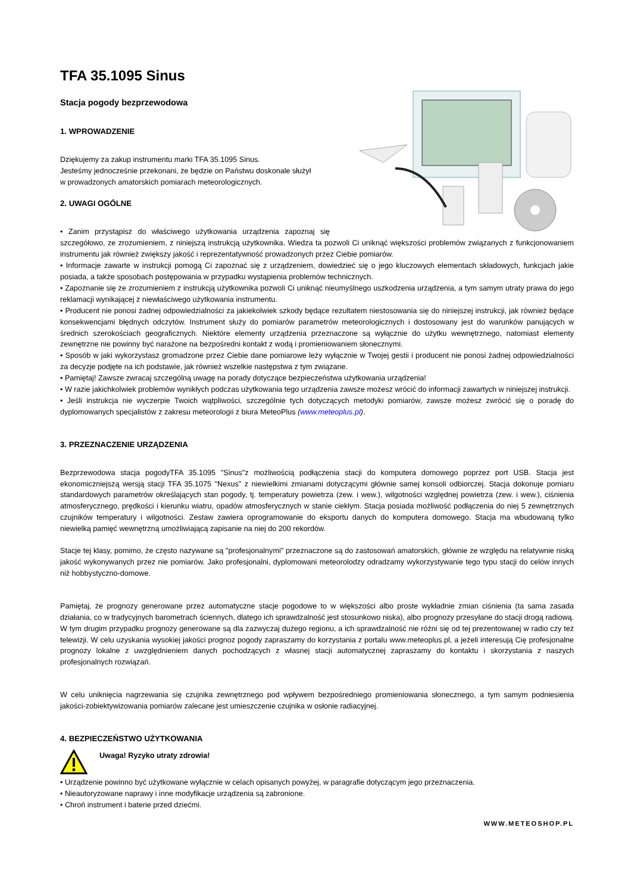TFA 35.1095 Sinus
Stacja pogody bezprzewodowa
1. WPROWADZENIE
Dziękujemy za zakup instrumentu marki TFA 35.1095 Sinus.
Jesteśmy jednocześnie przekonani, że będzie on Państwu doskonale służył
w prowadzonych amatorskich pomiarach meteorologicznych.
2. UWAGI OGÓLNE
• Zanim przystąpisz do właściwego użytkowania urządzenia zapoznaj się szczegółowo, ze zrozumieniem, z niniejszą instrukcją użytkownika. Wiedza ta pozwoli Ci uniknąć większości problemów związanych z funkcjonowaniem instrumentu jak również zwiększy jakość i reprezentatywność prowadzonych przez Ciebie pomiarów.
• Informacje zawarte w instrukcji pomogą Ci zapoznać się z urządzeniem, dowiedzieć się o jego kluczowych elementach składowych, funkcjach jakie posiada, a także sposobach postępowania w przypadku wystąpienia problemów technicznych.
• Zapoznanie się ze zrozumieniem z instrukcją użytkownika pozwoli Ci uniknąć nieumyślnego uszkodzenia urządzenia, a tym samym utraty prawa do jego reklamacji wynikającej z niewłaściwego użytkowania instrumentu.
• Producent nie ponosi żadnej odpowiedzialności za jakiekolwiek szkody będące rezultatem niestosowania się do niniejszej instrukcji, jak również będące konsekwencjami błędnych odczytów. Instrument służy do pomiarów parametrów meteorologicznych i dostosowany jest do warunków panujących w średnich szerokościach geograficznych. Niektóre elementy urządzenia przeznaczone są wyłącznie do użytku wewnętrznego, natomiast elementy zewnętrzne nie powinny być narażone na bezpośredni kontakt z wodą i promieniowaniem słonecznymi.
• Sposób w jaki wykorzystasz gromadzone przez Ciebie dane pomiarowe leży wyłącznie w Twojej gestii i producent nie ponosi żadnej odpowiedzialności za decyzje podjęte na ich podstawie, jak również wszelkie następstwa z tym związane.
• Pamiętaj! Zawsze zwracaj szczególną uwagę na porady dotyczące bezpieczeństwa użytkowania urządzenia!
• W razie jakichkolwiek problemów wynikłych podczas użytkowania tego urządzenia zawsze możesz wrócić do informacji zawartych w niniejszej instrukcji.
• Jeśli instrukcja nie wyczerpie Twoich wątpliwości, szczególnie tych dotyczących metodyki pomiarów, zawsze możesz zwrócić się o poradę do dyplomowanych specjalistów z zakresu meteorologii z biura MeteoPlus (www.meteoplus.pl).
3. PRZEZNACZENIE URZĄDZENIA
Bezprzewodowa stacja pogodyTFA 35.1095 "Sinus"z możliwością podłączenia stacji do komputera domowego poprzez port USB. Stacja jest ekonomiczniejszą wersją stacji TFA 35.1075 "Nexus" z niewielkimi zmianami dotyczącymi głównie samej konsoli odbiorczej. Stacja dokonuje pomiaru standardowych parametrów określających stan pogody, tj. temperatury powietrza (zew. i wew.), wilgotności względnej powietrza (zew. i wew.), ciśnienia atmosferycznego, prędkości i kierunku wiatru, opadów atmosferycznych w stanie ciekłym. Stacja posiada możliwość podłączenia do niej 5 zewnętrznych czujników temperatury i wilgotności. Zestaw zawiera oprogramowanie do eksportu danych do komputera domowego. Stacja ma wbudowaną tylko niewielką pamięć wewnętrzną umożliwiającą zapisanie na niej do 200 rekordów.
Stacje tej klasy, pomimo, że często nazywane są "profesjonalnymi" przeznaczone są do zastosowań amatorskich, głównie ze względu na relatywnie niską jakość wykonywanych przez nie pomiarów. Jako profesjonalni, dyplomowani meteorolodzy odradzamy wykorzystywanie tego typu stacji do celów innych niż hobbystyczno-domowe.
Pamiętaj, że prognozy generowane przez automatyczne stacje pogodowe to w większości albo proste wykładnie zmian ciśnienia (ta sama zasada działania, co w tradycyjnych barometrach ściennych, dlatego ich sprawdzalność jest stosunkowo niska), albo prognozy przesyłane do stacji drogą radiową. W tym drugim przypadku prognozy generowane są dla zazwyczaj dużego regionu, a ich sprawdzalność nie różni się od tej prezentowanej w radio czy też telewizji. W celu uzyskania wysokiej jakości prognoz pogody zapraszamy do korzystania z portalu www.meteoplus.pl, a jeżeli interesują Cię profesjonalne prognozy lokalne z uwzględnieniem danych pochodzących z własnej stacji automatycznej zapraszamy do kontaktu i skorzystania z naszych profesjonalnych rozwiązań.
W celu uniknięcia nagrzewania się czujnika zewnętrznego pod wpływem bezpośredniego promieniowania słonecznego, a tym samym podniesienia jakości-zobiektywizowania pomiarów zalecane jest umieszczenie czujnika w osłonie radiacyjnej.
4. BEZPIECZEŃSTWO UŻYTKOWANIA
Uwaga! Ryzyko utraty zdrowia!
• Urządzenie powinno być użytkowane wyłącznie w celach opisanych powyżej, w paragrafie dotyczącym jego przeznaczenia.
• Nieautoryzowane naprawy i inne modyfikacje urządzenia są zabronione.
• Chroń instrument i baterie przed dziećmi.
WWW.METEOSHOP.PL